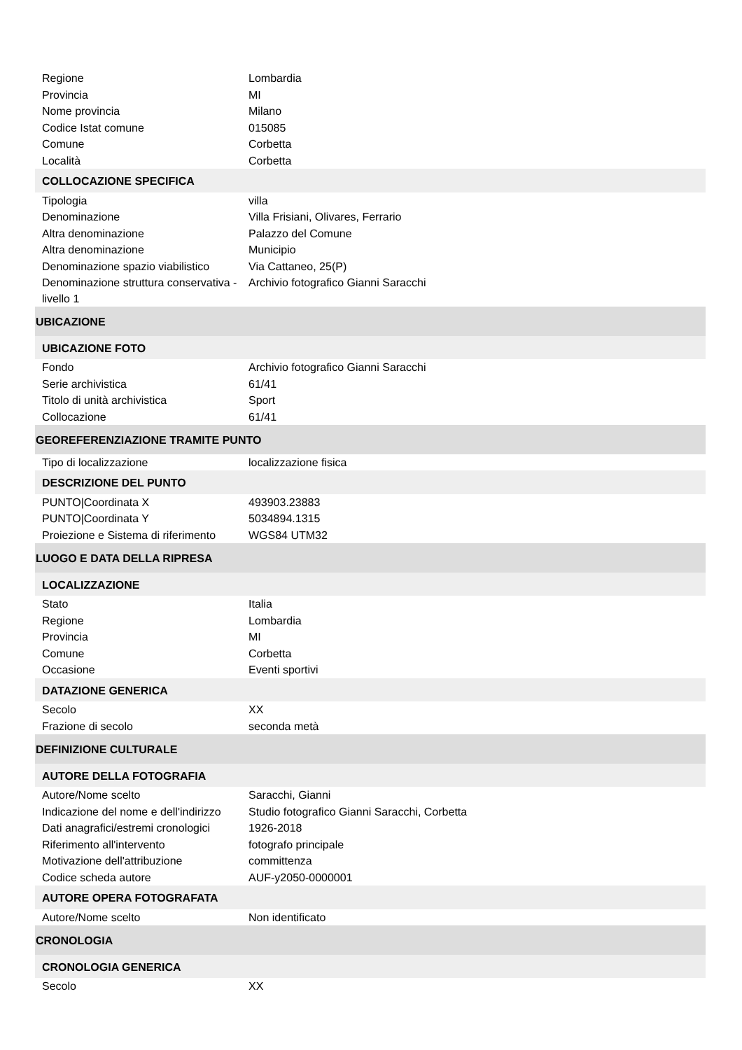| Regione | Lombardia |
| Provincia | MI |
| Nome provincia | Milano |
| Codice Istat comune | 015085 |
| Comune | Corbetta |
| Località | Corbetta |
| COLLOCAZIONE SPECIFICA | |
| Tipologia | villa |
| Denominazione | Villa Frisiani, Olivares, Ferrario |
| Altra denominazione | Palazzo del Comune |
| Altra denominazione | Municipio |
| Denominazione spazio viabilistico | Via Cattaneo, 25(P) |
| Denominazione struttura conservativa - livello 1 | Archivio fotografico Gianni Saracchi |
| UBICAZIONE | |
| UBICAZIONE FOTO | |
| Fondo | Archivio fotografico Gianni Saracchi |
| Serie archivistica | 61/41 |
| Titolo di unità archivistica | Sport |
| Collocazione | 61/41 |
| GEOREFERENZIAZIONE TRAMITE PUNTO | |
| Tipo di localizzazione | localizzazione fisica |
| DESCRIZIONE DEL PUNTO | |
| PUNTO/Coordinata X | 493903.23883 |
| PUNTO/Coordinata Y | 5034894.1315 |
| Proiezione e Sistema di riferimento | WGS84 UTM32 |
| LUOGO E DATA DELLA RIPRESA | |
| LOCALIZZAZIONE | |
| Stato | Italia |
| Regione | Lombardia |
| Provincia | MI |
| Comune | Corbetta |
| Occasione | Eventi sportivi |
| DATAZIONE GENERICA | |
| Secolo | XX |
| Frazione di secolo | seconda metà |
| DEFINIZIONE CULTURALE | |
| AUTORE DELLA FOTOGRAFIA | |
| Autore/Nome scelto | Saracchi, Gianni |
| Indicazione del nome e dell'indirizzo | Studio fotografico Gianni Saracchi, Corbetta |
| Dati anagrafici/estremi cronologici | 1926-2018 |
| Riferimento all'intervento | fotografo principale |
| Motivazione dell'attribuzione | committenza |
| Codice scheda autore | AUF-y2050-0000001 |
| AUTORE OPERA FOTOGRAFATA | |
| Autore/Nome scelto | Non identificato |
| CRONOLOGIA | |
| CRONOLOGIA GENERICA | |
| Secolo | XX |